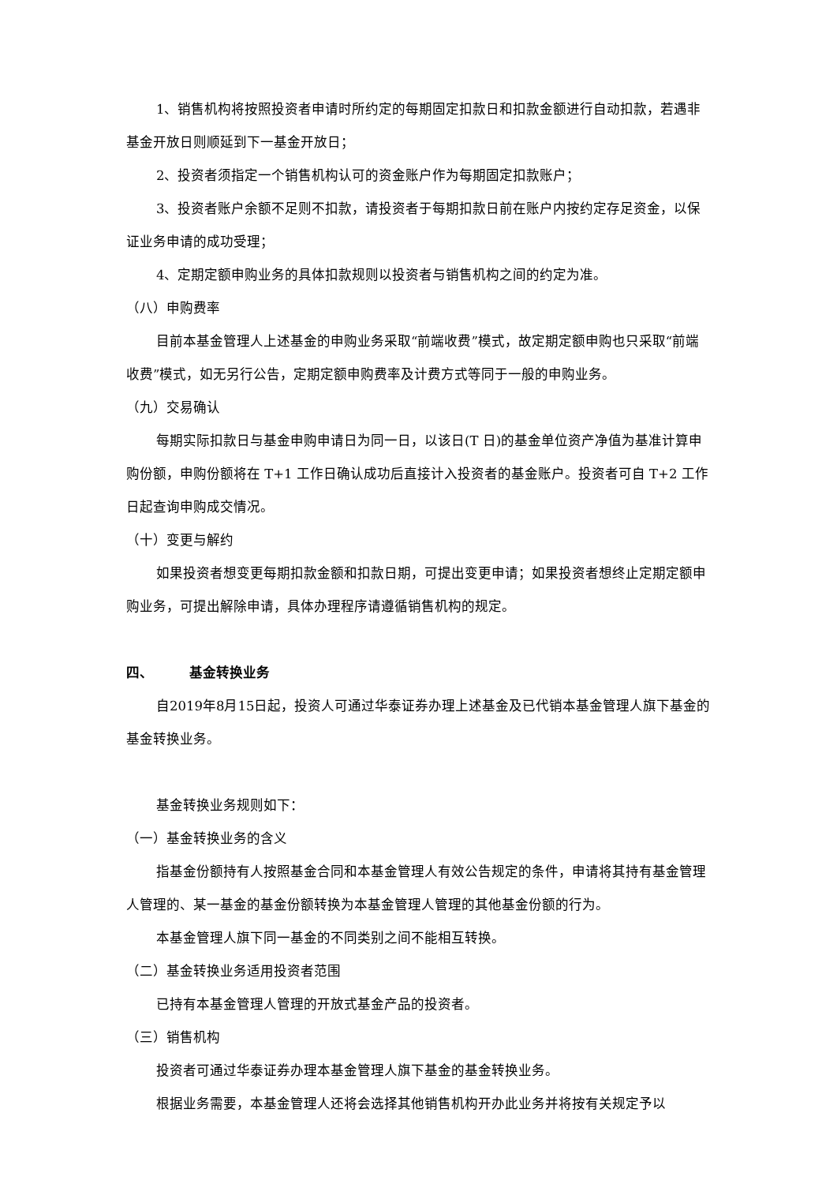1、销售机构将按照投资者申请时所约定的每期固定扣款日和扣款金额进行自动扣款，若遇非基金开放日则顺延到下一基金开放日；
2、投资者须指定一个销售机构认可的资金账户作为每期固定扣款账户；
3、投资者账户余额不足则不扣款，请投资者于每期扣款日前在账户内按约定存足资金，以保证业务申请的成功受理；
4、定期定额申购业务的具体扣款规则以投资者与销售机构之间的约定为准。
（八）申购费率
目前本基金管理人上述基金的申购业务采取“前端收费”模式，故定期定额申购也只采取“前端收费”模式，如无另行公告，定期定额申购费率及计费方式等同于一般的申购业务。
（九）交易确认
每期实际扣款日与基金申购申请日为同一日，以该日(T 日)的基金单位资产净值为基准计算申购份额，申购份额将在 T+1 工作日确认成功后直接计入投资者的基金账户。投资者可自 T+2 工作日起查询申购成交情况。
（十）变更与解约
如果投资者想变更每期扣款金额和扣款日期，可提出变更申请；如果投资者想终止定期定额申购业务，可提出解除申请，具体办理程序请遵循销售机构的规定。
四、 基金转换业务
自2019年8月15日起，投资人可通过华泰证券办理上述基金及已代销本基金管理人旗下基金的基金转换业务。
基金转换业务规则如下：
（一）基金转换业务的含义
指基金份额持有人按照基金合同和本基金管理人有效公告规定的条件，申请将其持有基金管理人管理的、某一基金的基金份额转换为本基金管理人管理的其他基金份额的行为。
本基金管理人旗下同一基金的不同类别之间不能相互转换。
（二）基金转换业务适用投资者范围
已持有本基金管理人管理的开放式基金产品的投资者。
（三）销售机构
投资者可通过华泰证券办理本基金管理人旗下基金的基金转换业务。
根据业务需要，本基金管理人还将会选择其他销售机构开办此业务并将按有关规定予以